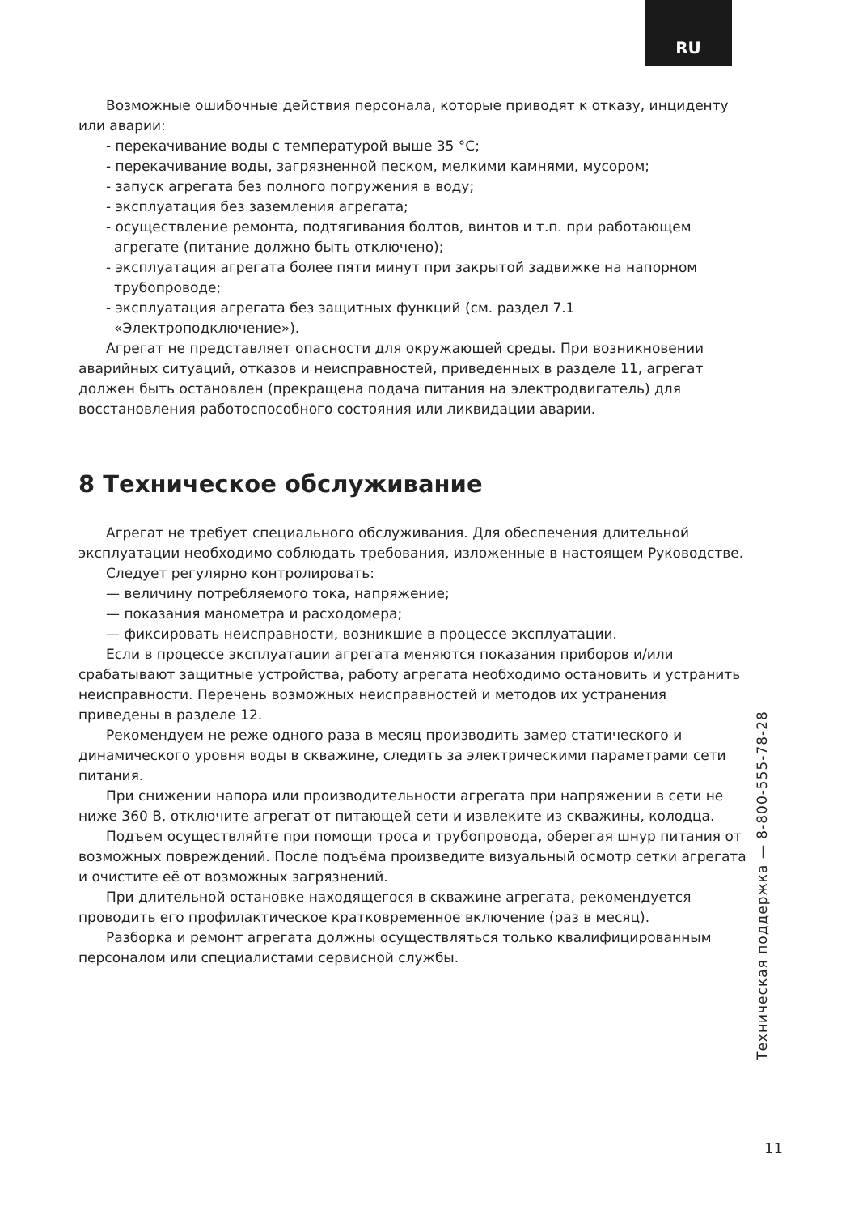RU
Возможные ошибочные действия персонала, которые приводят к отказу, инциденту или аварии:
- перекачивание воды с температурой выше 35 °C;
- перекачивание воды, загрязненной песком, мелкими камнями, мусором;
- запуск агрегата без полного погружения в воду;
- эксплуатация без заземления агрегата;
- осуществление ремонта, подтягивания болтов, винтов и т.п. при работающем агрегате (питание должно быть отключено);
- эксплуатация агрегата более пяти минут при закрытой задвижке на напорном трубопроводе;
- эксплуатация агрегата без защитных функций (см. раздел 7.1 «Электроподключение»).
Агрегат не представляет опасности для окружающей среды. При возникновении аварийных ситуаций, отказов и неисправностей, приведенных в разделе 11, агрегат должен быть остановлен (прекращена подача питания на электродвигатель) для восстановления работоспособного состояния или ликвидации аварии.
8 Техническое обслуживание
Агрегат не требует специального обслуживания. Для обеспечения длительной эксплуатации необходимо соблюдать требования, изложенные в настоящем Руководстве.
Следует регулярно контролировать:
— величину потребляемого тока, напряжение;
— показания манометра и расходомера;
— фиксировать неисправности, возникшие в процессе эксплуатации.
Если в процессе эксплуатации агрегата меняются показания приборов и/или срабатывают защитные устройства, работу агрегата необходимо остановить и устранить неисправности. Перечень возможных неисправностей и методов их устранения приведены в разделе 12.
Рекомендуем не реже одного раза в месяц производить замер статического и динамического уровня воды в скважине, следить за электрическими параметрами сети питания.
При снижении напора или производительности агрегата при напряжении в сети не ниже 360 В, отключите агрегат от питающей сети и извлеките из скважины, колодца.
Подъем осуществляйте при помощи троса и трубопровода, оберегая шнур питания от возможных повреждений. После подъёма произведите визуальный осмотр сетки агрегата и очистите её от возможных загрязнений.
При длительной остановке находящегося в скважине агрегата, рекомендуется проводить его профилактическое кратковременное включение (раз в месяц).
Разборка и ремонт агрегата должны осуществляться только квалифицированным персоналом или специалистами сервисной службы.
Техническая поддержка — 8-800-555-78-28
11